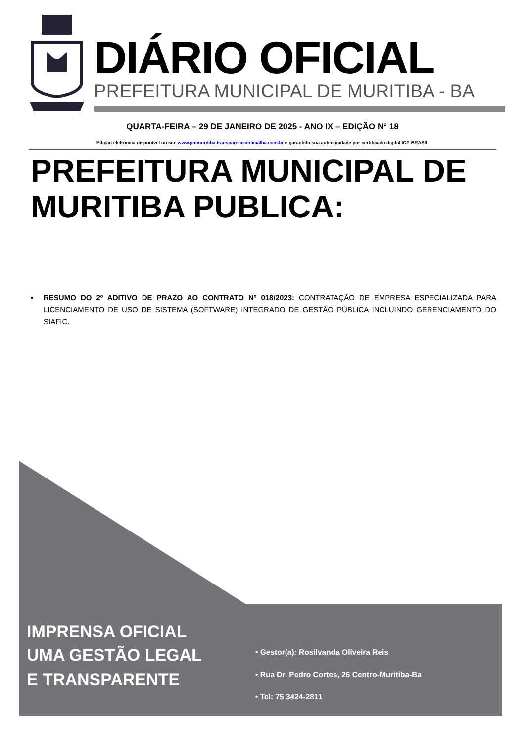DIÁRIO OFICIAL
PREFEITURA MUNICIPAL DE MURITIBA - BA
QUARTA-FEIRA – 29 DE JANEIRO DE 2025 - ANO IX – EDIÇÃO N° 18
Edição eletrônica disponível no site www.pmmuritiba.transparenciaoficialba.com.br e garantido sua autenticidade por certificado digital ICP-BRASIL
PREFEITURA MUNICIPAL DE MURITIBA PUBLICA:
▪ RESUMO DO 2º ADITIVO DE PRAZO AO CONTRATO Nº 018/2023: CONTRATAÇÃO DE EMPRESA ESPECIALIZADA PARA LICENCIAMENTO DE USO DE SISTEMA (SOFTWARE) INTEGRADO DE GESTÃO PÚBLICA INCLUINDO GERENCIAMENTO DO SIAFIC.
IMPRENSA OFICIAL
UMA GESTÃO LEGAL
E TRANSPARENTE
• Gestor(a): Rosilvanda Oliveira Reis
• Rua Dr. Pedro Cortes, 26 Centro-Muritiba-Ba
• Tel: 75 3424-2811